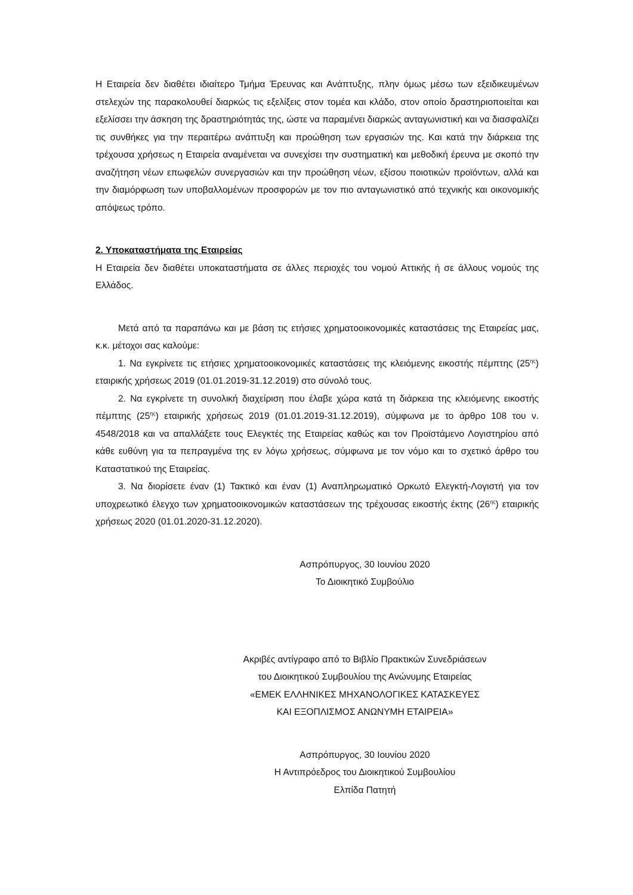Η Εταιρεία δεν διαθέτει ιδιαίτερο Τμήμα Έρευνας και Ανάπτυξης, πλην όμως μέσω των εξειδικευμένων στελεχών της παρακολουθεί διαρκώς τις εξελίξεις στον τομέα και κλάδο, στον οποίο δραστηριοποιείται και εξελίσσει την άσκηση της δραστηριότητάς της, ώστε να παραμένει διαρκώς ανταγωνιστική και να διασφαλίζει τις συνθήκες για την περαιτέρω ανάπτυξη και προώθηση των εργασιών της. Και κατά την διάρκεια της τρέχουσα χρήσεως η Εταιρεία αναμένεται να συνεχίσει την συστηματική και μεθοδική έρευνα με σκοπό την αναζήτηση νέων επωφελών συνεργασιών και την προώθηση νέων, εξίσου ποιοτικών προϊόντων, αλλά και την διαμόρφωση των υποβαλλομένων προσφορών με τον πιο ανταγωνιστικό από τεχνικής και οικονομικής απόψεως τρόπο.
2. Υποκαταστήματα της Εταιρείας
Η Εταιρεία δεν διαθέτει υποκαταστήματα σε άλλες περιοχές του νομού Αττικής ή σε άλλους νομούς της Ελλάδος.
Μετά από τα παραπάνω και με βάση τις ετήσιες χρηματοοικονομικές καταστάσεις της Εταιρείας μας, κ.κ. μέτοχοι σας καλούμε:
1. Να εγκρίνετε τις ετήσιες χρηματοοικονομικές καταστάσεις της κλειόμενης εικοστής πέμπτης (25<sup>ης</sup>) εταιρικής χρήσεως 2019 (01.01.2019-31.12.2019) στο σύνολό τους.
2. Να εγκρίνετε τη συνολική διαχείριση που έλαβε χώρα κατά τη διάρκεια της κλειόμενης εικοστής πέμπτης (25<sup>ης</sup>) εταιρικής χρήσεως 2019 (01.01.2019-31.12.2019), σύμφωνα με το άρθρο 108 του ν. 4548/2018 και να απαλλάξετε τους Ελεγκτές της Εταιρείας καθώς και τον Προϊστάμενο Λογιστηρίου από κάθε ευθύνη για τα πεπραγμένα της εν λόγω χρήσεως, σύμφωνα με τον νόμο και το σχετικό άρθρο του Καταστατικού της Εταιρείας.
3. Να διορίσετε έναν (1) Τακτικό και έναν (1) Αναπληρωματικό Ορκωτό Ελεγκτή-Λογιστή για τον υποχρεωτικό έλεγχο των χρηματοοικονομικών καταστάσεων της τρέχουσας εικοστής έκτης (26<sup>ης</sup>) εταιρικής χρήσεως 2020 (01.01.2020-31.12.2020).
Ασπρόπυργος, 30 Ιουνίου 2020
Το Διοικητικό Συμβούλιο
Ακριβές αντίγραφο από το Βιβλίο Πρακτικών Συνεδριάσεων
του Διοικητικού Συμβουλίου της Ανώνυμης Εταιρείας
«ΕΜΕΚ ΕΛΛΗΝΙΚΕΣ ΜΗΧΑΝΟΛΟΓΙΚΕΣ ΚΑΤΑΣΚΕΥΕΣ
ΚΑΙ ΕΞΟΠΛΙΣΜΟΣ ΑΝΩΝΥΜΗ ΕΤΑΙΡΕΙΑ»
Ασπρόπυργος, 30 Ιουνίου 2020
Η Αντιπρόεδρος του Διοικητικού Συμβουλίου
Ελπίδα Πατητή